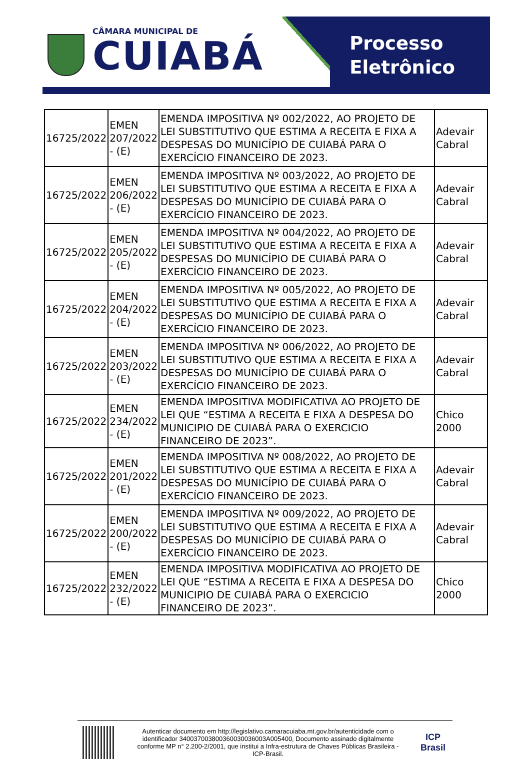CÂMARA MUNICIPAL DE
CUIABÁ
Processo
Eletrônico
| 16725/2022 | EMEN 207/2022 - (E) | EMENDA IMPOSITIVA Nº 002/2022, AO PROJETO DE LEI SUBSTITUTIVO QUE ESTIMA A RECEITA E FIXA A DESPESAS DO MUNICÍPIO DE CUIABÁ PARA O EXERCÍCIO FINANCEIRO DE 2023. | Adevair Cabral |
| 16725/2022 | EMEN 206/2022 - (E) | EMENDA IMPOSITIVA Nº 003/2022, AO PROJETO DE LEI SUBSTITUTIVO QUE ESTIMA A RECEITA E FIXA A DESPESAS DO MUNICÍPIO DE CUIABÁ PARA O EXERCÍCIO FINANCEIRO DE 2023. | Adevair Cabral |
| 16725/2022 | EMEN 205/2022 - (E) | EMENDA IMPOSITIVA Nº 004/2022, AO PROJETO DE LEI SUBSTITUTIVO QUE ESTIMA A RECEITA E FIXA A DESPESAS DO MUNICÍPIO DE CUIABÁ PARA O EXERCÍCIO FINANCEIRO DE 2023. | Adevair Cabral |
| 16725/2022 | EMEN 204/2022 - (E) | EMENDA IMPOSITIVA Nº 005/2022, AO PROJETO DE LEI SUBSTITUTIVO QUE ESTIMA A RECEITA E FIXA A DESPESAS DO MUNICÍPIO DE CUIABÁ PARA O EXERCÍCIO FINANCEIRO DE 2023. | Adevair Cabral |
| 16725/2022 | EMEN 203/2022 - (E) | EMENDA IMPOSITIVA Nº 006/2022, AO PROJETO DE LEI SUBSTITUTIVO QUE ESTIMA A RECEITA E FIXA A DESPESAS DO MUNICÍPIO DE CUIABÁ PARA O EXERCÍCIO FINANCEIRO DE 2023. | Adevair Cabral |
| 16725/2022 | EMEN 234/2022 - (E) | EMENDA IMPOSITIVA MODIFICATIVA AO PROJETO DE LEI QUE “ESTIMA A RECEITA E FIXA A DESPESA DO MUNICIPIO DE CUIABÁ PARA O EXERCICIO FINANCEIRO DE 2023”. | Chico 2000 |
| 16725/2022 | EMEN 201/2022 - (E) | EMENDA IMPOSITIVA Nº 008/2022, AO PROJETO DE LEI SUBSTITUTIVO QUE ESTIMA A RECEITA E FIXA A DESPESAS DO MUNICÍPIO DE CUIABÁ PARA O EXERCÍCIO FINANCEIRO DE 2023. | Adevair Cabral |
| 16725/2022 | EMEN 200/2022 - (E) | EMENDA IMPOSITIVA Nº 009/2022, AO PROJETO DE LEI SUBSTITUTIVO QUE ESTIMA A RECEITA E FIXA A DESPESAS DO MUNICÍPIO DE CUIABÁ PARA O EXERCÍCIO FINANCEIRO DE 2023. | Adevair Cabral |
| 16725/2022 | EMEN 232/2022 - (E) | EMENDA IMPOSITIVA MODIFICATIVA AO PROJETO DE LEI QUE “ESTIMA A RECEITA E FIXA A DESPESA DO MUNICIPIO DE CUIABÁ PARA O EXERCICIO FINANCEIRO DE 2023”. | Chico 2000 |
Autenticar documento em http://legislativo.camaracuiaba.mt.gov.br/autenticidade com o identificador 340037003800360030036003A005400, Documento assinado digitalmente conforme MP n° 2.200-2/2001, que institui a Infra-estrutura de Chaves Públicas Brasileira - ICP-Brasil.
ICP
Brasil